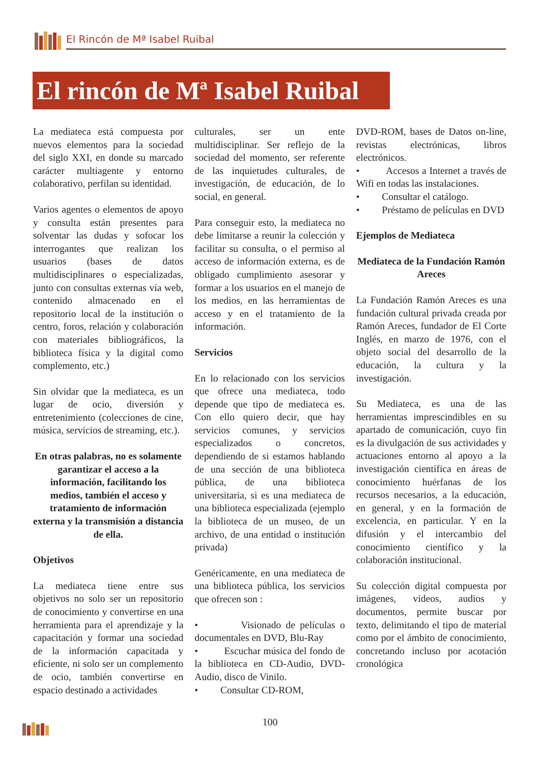El Rincón de Mª Isabel Ruibal
El rincón de Mª Isabel Ruibal
La mediateca está compuesta por nuevos elementos para la sociedad del siglo XXI, en donde su marcado carácter multiagente y entorno colaborativo, perfilan su identidad.
Varios agentes o elementos de apoyo y consulta están presentes para solventar las dudas y sofocar los interrogantes que realizan los usuarios (bases de datos multidisciplinares o especializadas, junto con consultas externas vía web, contenido almacenado en el repositorio local de la institución o centro, foros, relación y colaboración con materiales bibliográficos, la biblioteca física y la digital como complemento, etc.)
Sin olvidar que la mediateca, es un lugar de ocio, diversión y entretenimiento (colecciones de cine, música, servicios de streaming, etc.).
En otras palabras, no es solamente garantizar el acceso a la información, facilitando los medios, también el acceso y tratamiento de información externa y la transmisión a distancia de ella.
Objetivos
La mediateca tiene entre sus objetivos no solo ser un repositorio de conocimiento y convertirse en una herramienta para el aprendizaje y la capacitación y formar una sociedad de la información capacitada y eficiente, ni solo ser un complemento de ocio, también convertirse en espacio destinado a actividades
culturales, ser un ente multidisciplinar. Ser reflejo de la sociedad del momento, ser referente de las inquietudes culturales, de investigación, de educación, de lo social, en general.
Para conseguir esto, la mediateca no debe limitarse a reunir la colección y facilitar su consulta, o el permiso al acceso de información externa, es de obligado cumplimiento asesorar y formar a los usuarios en el manejo de los medios, en las herramientas de acceso y en el tratamiento de la información.
Servicios
En lo relacionado con los servicios que ofrece una mediateca, todo depende que tipo de mediateca es. Con ello quiero decir, que hay servicios comunes, y servicios especializados o concretos, dependiendo de si estamos hablando de una sección de una biblioteca pública, de una biblioteca universitaria, si es una mediateca de una biblioteca especializada (ejemplo la biblioteca de un museo, de un archivo, de una entidad o institución privada)
Genéricamente, en una mediateca de una biblioteca pública, los servicios que ofrecen son :
• Visionado de películas o documentales en DVD, Blu-Ray
• Escuchar música del fondo de la biblioteca en CD-Audio, DVD-Audio, disco de Vinilo.
• Consultar CD-ROM,
DVD-ROM, bases de Datos on-line, revistas electrónicas, libros electrónicos.
• Accesos a Internet a través de Wifi en todas las instalaciones.
• Consultar el catálogo.
• Préstamo de películas en DVD
Ejemplos de Mediateca
Mediateca de la Fundación Ramón Areces
La Fundación Ramón Areces es una fundación cultural privada creada por Ramón Areces, fundador de El Corte Inglés, en marzo de 1976, con el objeto social del desarrollo de la educación, la cultura y la investigación.
Su Mediateca, es una de las herramientas imprescindibles en su apartado de comunicación, cuyo fin es la divulgación de sus actividades y actuaciones entorno al apoyo a la investigación científica en áreas de conocimiento huérfanas de los recursos necesarios, a la educación, en general, y en la formación de excelencia, en particular. Y en la difusión y el intercambio del conocimiento científico y la colaboración institucional.
Su colección digital compuesta por imágenes, videos, audios y documentos, permite buscar por texto, delimitando el tipo de material como por el ámbito de conocimiento, concretando incluso por acotación cronológica
100